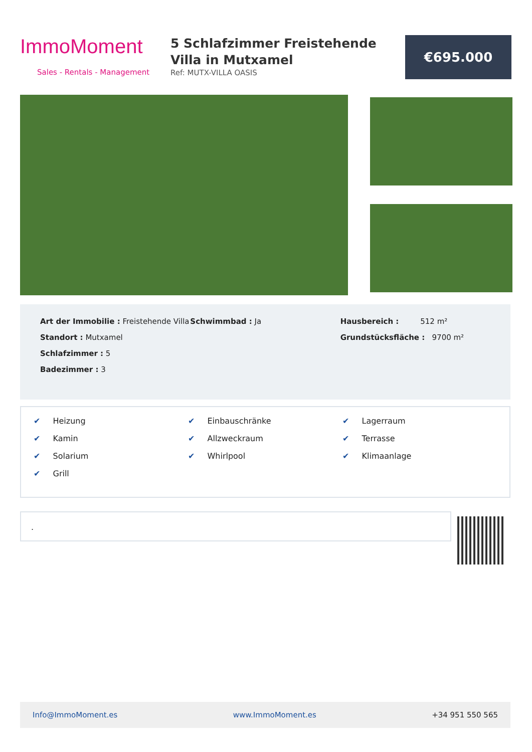ImmoMoment
Sales - Rentals - Management
5 Schlafzimmer Freistehende Villa in Mutxamel
Ref: MUTX-VILLA OASIS
€695.000
Art der Immobilie : Freistehende Villa
Standort : Mutxamel
Schlafzimmer : 5
Badezimmer : 3
Schwimmbad : Ja Hausbereich : 512 m²
Grundstücksfläche : 9700 m²
✔ Heizung
✔ Einbauschränke
✔ Lagerraum
✔ Kamin
✔ Allzweckraum
✔ Terrasse
✔ Solarium
✔ Whirlpool
✔ Klimaanlage
✔ Grill
.
Info@ImmoMoment.es www.ImmoMoment.es +34 951 550 565